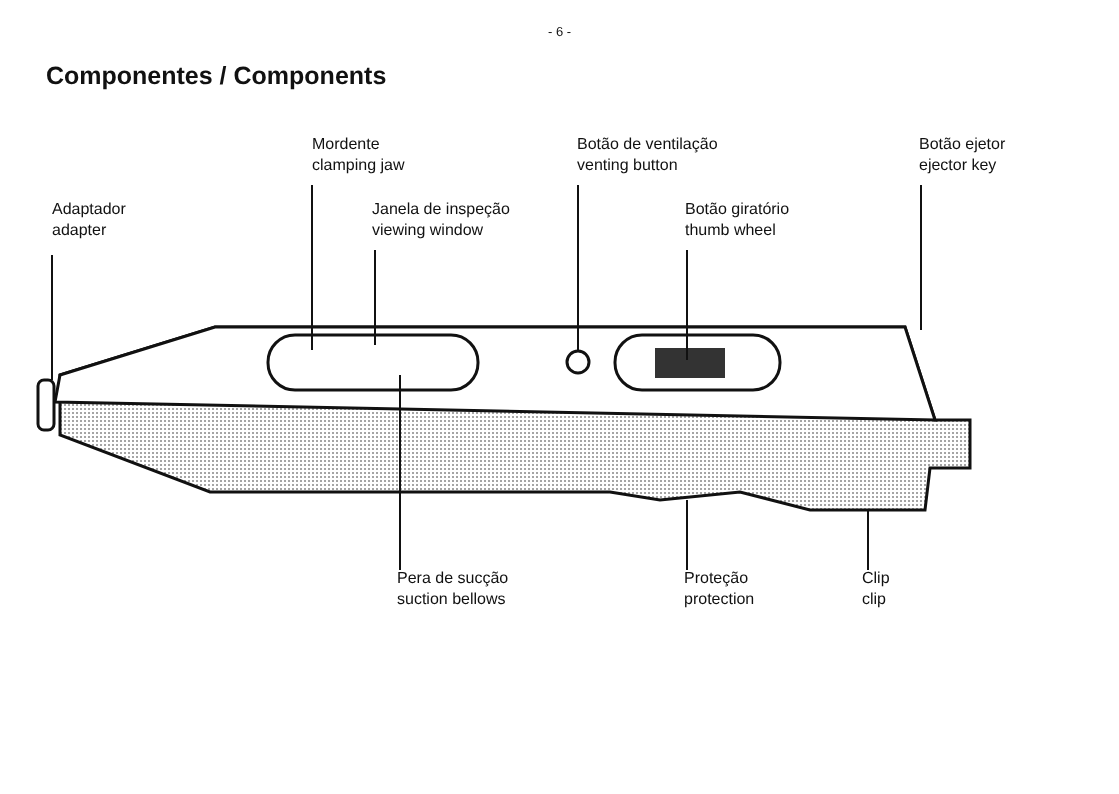- 6 -
Componentes / Components
Adaptador
adapter
Mordente
clamping jaw
Janela de inspeção
viewing window
Botão de ventilação
venting button
Botão giratório
thumb wheel
Botão ejetor
ejector key
Pera de sucção
suction bellows
Proteção
protection
Clip
clip